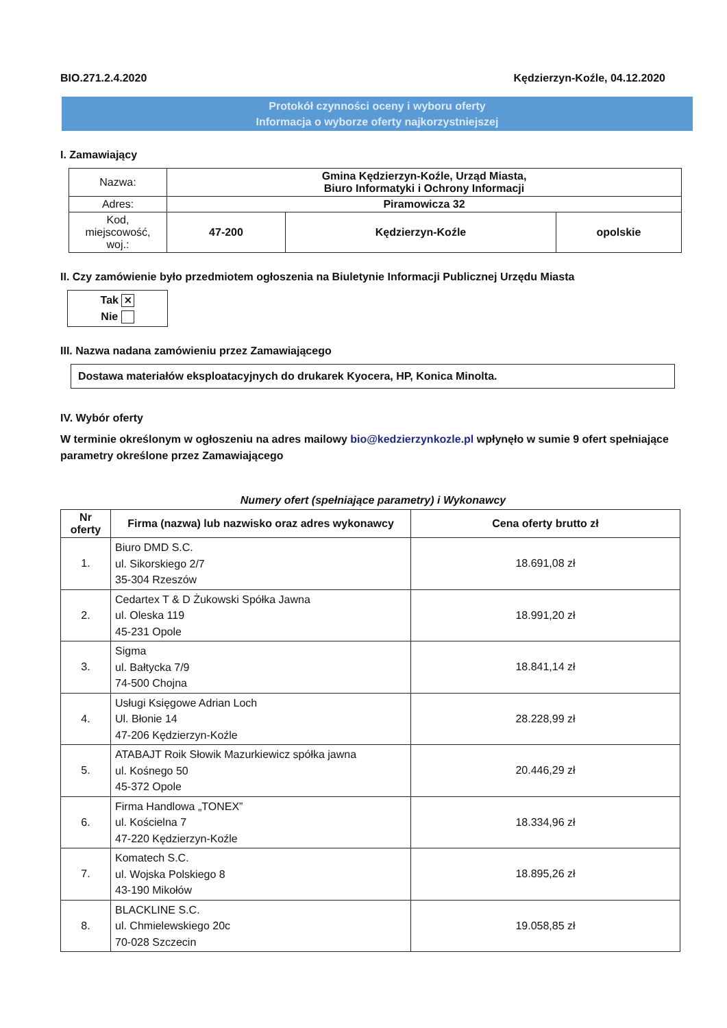BIO.271.2.4.2020 Kędzierzyn-Koźle, 04.12.2020
Protokół czynności oceny i wyboru oferty
Informacja o wyborze oferty najkorzystniejszej
I. Zamawiający
| Nazwa: | Gmina Kędzierzyn-Koźle, Urząd Miasta, Biuro Informatyki i Ochrony Informacji | | |
| Adres: | Piramowicza 32 | | |
| Kod, miejscowość, woj.: | 47-200 | Kędzierzyn-Koźle | opolskie |
II. Czy zamówienie było przedmiotem ogłoszenia na Biuletynie Informacji Publicznej Urzędu Miasta
Tak ✕
Nie
III. Nazwa nadana zamówieniu przez Zamawiającego
Dostawa materiałów eksploatacyjnych do drukarek Kyocera, HP, Konica Minolta.
IV. Wybór oferty
W terminie określonym w ogłoszeniu na adres mailowy bio@kedzierzynkozle.pl wpłynęło w sumie 9 ofert spełniające parametry określone przez Zamawiającego
Numery ofert (spełniające parametry) i Wykonawcy
| Nr oferty | Firma (nazwa) lub nazwisko oraz adres wykonawcy | Cena oferty brutto zł |
| --- | --- | --- |
| 1. | Biuro DMD S.C. ul. Sikorskiego 2/7 35-304 Rzeszów | 18.691,08 zł |
| 2. | Cedartex T & D Żukowski Spółka Jawna ul. Oleska 119 45-231 Opole | 18.991,20 zł |
| 3. | Sigma ul. Bałtycka 7/9 74-500 Chojna | 18.841,14 zł |
| 4. | Usługi Księgowe Adrian Loch Ul. Błonie 14 47-206 Kędzierzyn-Koźle | 28.228,99 zł |
| 5. | ATABAJT Roik Słowik Mazurkiewicz spółka jawna ul. Kośnego 50 45-372 Opole | 20.446,29 zł |
| 6. | Firma Handlowa „TONEX” ul. Kościelna 7 47-220 Kędzierzyn-Koźle | 18.334,96 zł |
| 7. | Komatech S.C. ul. Wojska Polskiego 8 43-190 Mikołów | 18.895,26 zł |
| 8. | BLACKLINE S.C. ul. Chmielewskiego 20c 70-028 Szczecin | 19.058,85 zł |